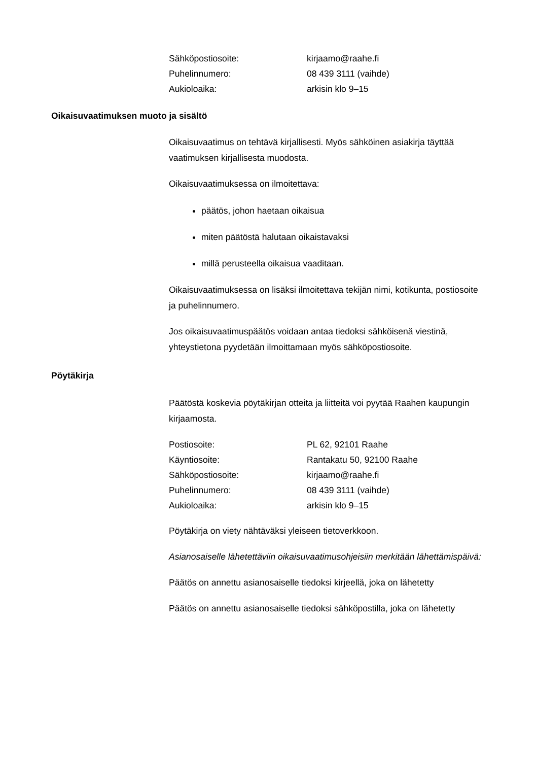Sähköpostiosoite: kirjaamo@raahe.fi
Puhelinnumero: 08 439 3111 (vaihde)
Aukioloaika: arkisin klo 9–15
Oikaisuvaatimuksen muoto ja sisältö
Oikaisuvaatimus on tehtävä kirjallisesti. Myös sähköinen asiakirja täyttää vaatimuksen kirjallisesta muodosta.
Oikaisuvaatimuksessa on ilmoitettava:
päätös, johon haetaan oikaisua
miten päätöstä halutaan oikaistavaksi
millä perusteella oikaisua vaaditaan.
Oikaisuvaatimuksessa on lisäksi ilmoitettava tekijän nimi, kotikunta, postiosoite ja puhelinnumero.
Jos oikaisuvaatimuspäätös voidaan antaa tiedoksi sähköisenä viestinä, yhteystietona pyydetään ilmoittamaan myös sähköpostiosoite.
Pöytäkirja
Päätöstä koskevia pöytäkirjan otteita ja liitteitä voi pyytää Raahen kaupungin kirjaamosta.
Postiosoite: PL 62, 92101 Raahe
Käyntiosoite: Rantakatu 50, 92100 Raahe
Sähköpostiosoite: kirjaamo@raahe.fi
Puhelinnumero: 08 439 3111 (vaihde)
Aukioloaika: arkisin klo 9–15
Pöytäkirja on viety nähtäväksi yleiseen tietoverkkoon.
Asianosaiselle lähetettäviin oikaisuvaatimusohjeisiin merkitään lähettämispäivä:
Päätös on annettu asianosaiselle tiedoksi kirjeellä, joka on lähetetty
Päätös on annettu asianosaiselle tiedoksi sähköpostilla, joka on lähetetty